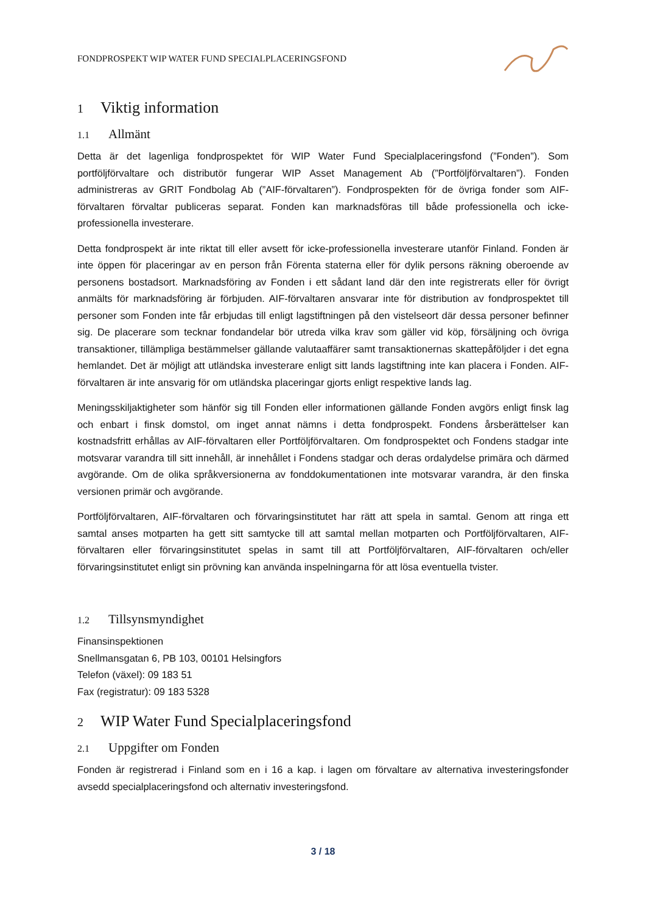FONDPROSPEKT WIP WATER FUND SPECIALPLACERINGSFOND
1 Viktig information
1.1 Allmänt
Detta är det lagenliga fondprospektet för WIP Water Fund Specialplaceringsfond (”Fonden”). Som portföljförvaltare och distributör fungerar WIP Asset Management Ab (”Portföljförvaltaren”). Fonden administreras av GRIT Fondbolag Ab (”AIF-förvaltaren”). Fondprospekten för de övriga fonder som AIF-förvaltaren förvaltar publiceras separat. Fonden kan marknadsföras till både professionella och icke-professionella investerare.
Detta fondprospekt är inte riktat till eller avsett för icke-professionella investerare utanför Finland. Fonden är inte öppen för placeringar av en person från Förenta staterna eller för dylik persons räkning oberoende av personens bostadsort. Marknadsföring av Fonden i ett sådant land där den inte registrerats eller för övrigt anmälts för marknadsföring är förbjuden. AIF-förvaltaren ansvarar inte för distribution av fondprospektet till personer som Fonden inte får erbjudas till enligt lagstiftningen på den vistelseort där dessa personer befinner sig. De placerare som tecknar fondandelar bör utreda vilka krav som gäller vid köp, försäljning och övriga transaktioner, tillämpliga bestämmelser gällande valutaaffärer samt transaktionernas skattepåföljder i det egna hemlandet. Det är möjligt att utländska investerare enligt sitt lands lagstiftning inte kan placera i Fonden. AIF-förvaltaren är inte ansvarig för om utländska placeringar gjorts enligt respektive lands lag.
Meningsskiljaktigheter som hänför sig till Fonden eller informationen gällande Fonden avgörs enligt finsk lag och enbart i finsk domstol, om inget annat nämns i detta fondprospekt. Fondens årsberättelser kan kostnadsfritt erhållas av AIF-förvaltaren eller Portföljförvaltaren. Om fondprospektet och Fondens stadgar inte motsvarar varandra till sitt innehåll, är innehållet i Fondens stadgar och deras ordalydelse primära och därmed avgörande. Om de olika språkversionerna av fonddokumentationen inte motsvarar varandra, är den finska versionen primär och avgörande.
Portföljförvaltaren, AIF-förvaltaren och förvaringsinstitutet har rätt att spela in samtal. Genom att ringa ett samtal anses motparten ha gett sitt samtycke till att samtal mellan motparten och Portföljförvaltaren, AIF-förvaltaren eller förvaringsinstitutet spelas in samt till att Portföljförvaltaren, AIF-förvaltaren och/eller förvaringsinstitutet enligt sin prövning kan använda inspelningarna för att lösa eventuella tvister.
1.2 Tillsynsmyndighet
Finansinspektionen
Snellmansgatan 6, PB 103, 00101 Helsingfors
Telefon (växel): 09 183 51
Fax (registratur): 09 183 5328
2 WIP Water Fund Specialplaceringsfond
2.1 Uppgifter om Fonden
Fonden är registrerad i Finland som en i 16 a kap. i lagen om förvaltare av alternativa investeringsfonder avsedd specialplaceringsfond och alternativ investeringsfond.
3 / 18